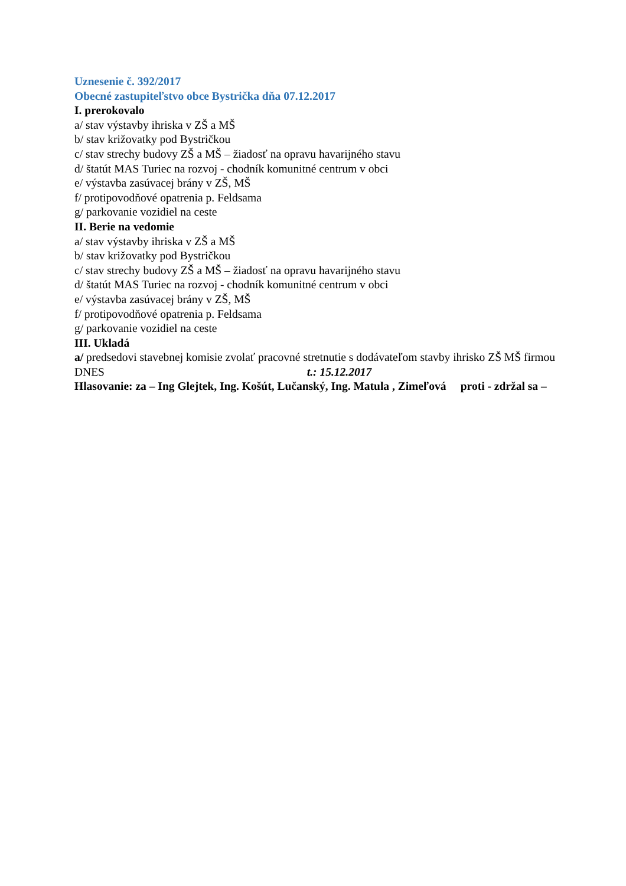Uznesenie č. 392/2017
Obecné zastupiteľstvo obce Bystrička dňa 07.12.2017
I. prerokovalo
a/ stav výstavby ihriska v ZŠ a MŠ
b/ stav križovatky pod Bystričkou
c/ stav strechy budovy ZŠ a MŠ – žiadosť na opravu havarijného stavu
d/ štatút MAS Turiec na rozvoj - chodník komunitné centrum v obci
e/ výstavba zasúvacej brány v ZŠ, MŠ
f/ protipovodňové opatrenia p. Feldsama
g/ parkovanie vozidiel na ceste
II. Berie na vedomie
a/ stav výstavby ihriska v ZŠ a MŠ
b/ stav križovatky pod Bystričkou
c/ stav strechy budovy ZŠ a MŠ – žiadosť na opravu havarijného stavu
d/ štatút MAS Turiec na rozvoj - chodník komunitné centrum v obci
e/ výstavba zasúvacej brány v ZŠ, MŠ
f/ protipovodňové opatrenia p. Feldsama
g/ parkovanie vozidiel na ceste
III. Ukladá
a/ predsedovi stavebnej komisie zvolať pracovné stretnutie s dodávateľom stavby ihrisko ZŠ MŠ firmou DNES t.: 15.12.2017
Hlasovanie: za – Ing Glejtek, Ing. Košút, Lučanský, Ing. Matula , Zimeľová proti - zdržal sa –